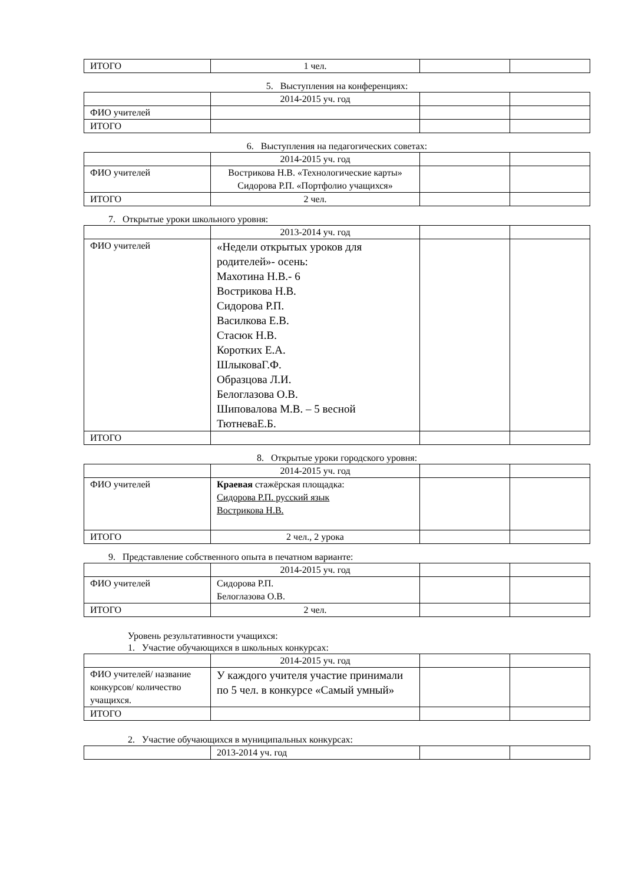| ИТОГО | 1 чел. | | |
5. Выступления на конференциях:
| | 2014-2015 уч. год | | |
| ФИО учителей | | | |
| ИТОГО | | | |
6. Выступления на педагогических советах:
| | 2014-2015 уч. год | | |
| ФИО учителей | Вострикова Н.В. «Технологические карты» Сидорова Р.П. «Портфолио учащихся» | | |
| ИТОГО | 2 чел. | | |
7. Открытые уроки школьного уровня:
| | 2013-2014 уч. год | | |
| ФИО учителей | «Недели открытых уроков для родителей»- осень: Махотина Н.В.- 6 Вострикова Н.В. Сидорова Р.П. Василкова Е.В. Стасюк Н.В. Коротких Е.А. ШлыковаГ.Ф. Образцова Л.И. Белоглазова О.В. Шиповалова М.В. – 5 весной ТютневаЕ.Б. | | |
| ИТОГО | | | |
8. Открытые уроки городского уровня:
| | 2014-2015 уч. год | | |
| ФИО учителей | Краевая стажёрская площадка: Сидорова Р.П. русский язык Вострикова Н.В. | | |
| ИТОГО | 2 чел., 2 урока | | |
9. Представление собственного опыта в печатном варианте:
| | 2014-2015 уч. год | | |
| ФИО учителей | Сидорова Р.П. Белоглазова О.В. | | |
| ИТОГО | 2 чел. | | |
Уровень результативности учащихся:
1. Участие обучающихся в школьных конкурсах:
| | 2014-2015 уч. год | | |
| ФИО учителей/ название конкурсов/ количество учащихся. | У каждого учителя участие принимали по 5 чел. в конкурсе «Самый умный» | | |
| ИТОГО | | | |
2. Участие обучающихся в муниципальных конкурсах:
| | 2013-2014 уч. год | | |